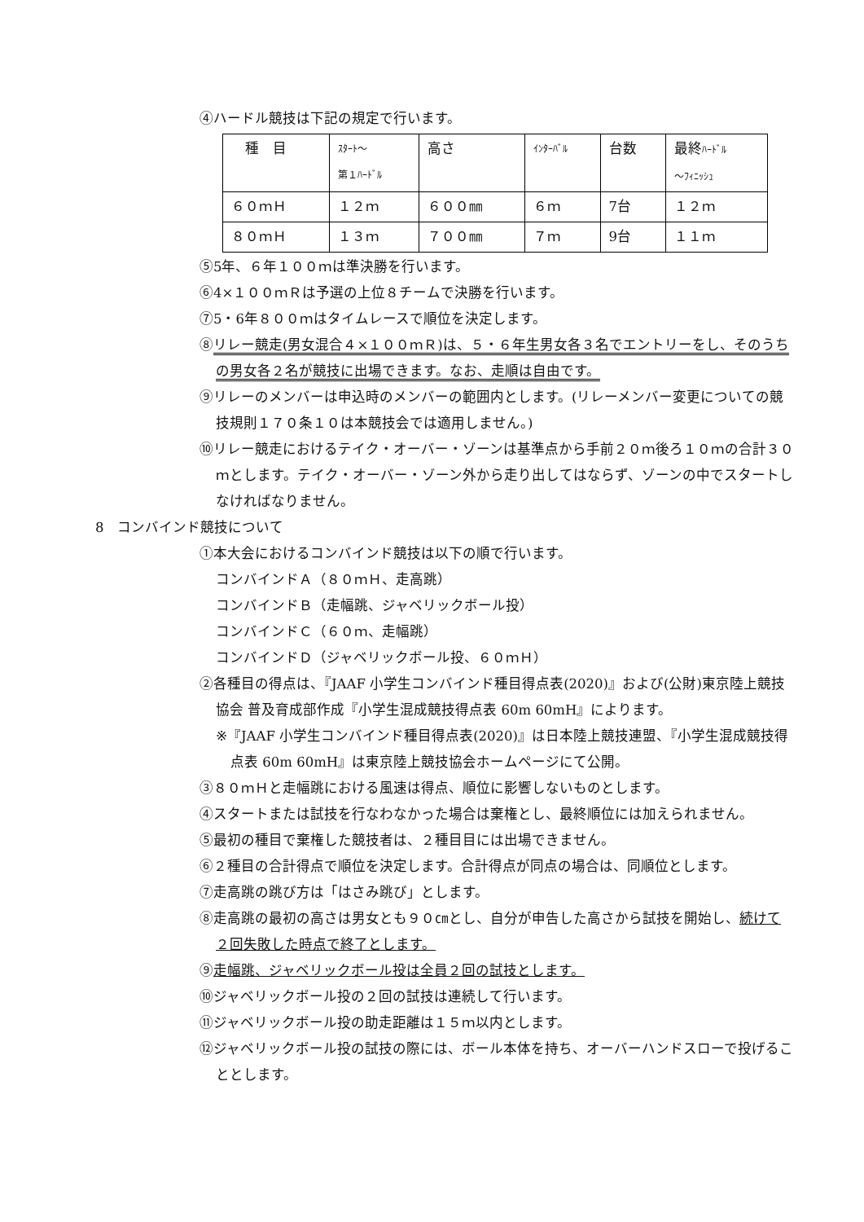④ハードル競技は下記の規定で行います。
| 種 目 | ｽﾀｰﾄ～ 第１ﾊｰﾄﾞﾙ | 高さ | ｲﾝﾀｰﾊﾞﾙ | 台数 | 最終 ﾊｰﾄﾞﾙ ～ﾌｨﾆｯｼｭ |
| ６０ｍＨ | １２ｍ | ６００㎜ | ６ｍ | 7台 | １２ｍ |
| ８０ｍＨ | １３ｍ | ７００㎜ | ７ｍ | 9台 | １１ｍ |
⑤5年、６年１００ｍは準決勝を行います。
⑥4×１００ｍＲは予選の上位８チームで決勝を行います。
⑦5・6年８００ｍはタイムレースで順位を決定します。
⑧リレー競走(男女混合４×１００ｍＲ)は、５・６年生男女各３名でエントリーをし、そのうちの男女各２名が競技に出場できます。なお、走順は自由です。
⑨リレーのメンバーは申込時のメンバーの範囲内とします。(リレーメンバー変更についての競技規則１７０条１０は本競技会では適用しません。)
⑩リレー競走におけるテイク・オーバー・ゾーンは基準点から手前２０ｍ後ろ１０ｍの合計３０ｍとします。テイク・オーバー・ゾーン外から走り出してはならず、ゾーンの中でスタートしなければなりません。
8　コンバインド競技について
①本大会におけるコンバインド競技は以下の順で行います。
コンバインドＡ（８０ｍＨ、走高跳）
コンバインドＢ（走幅跳、ジャベリックボール投）
コンバインドＣ（６０ｍ、走幅跳）
コンバインドＤ（ジャベリックボール投、６０ｍＨ）
②各種目の得点は、『JAAF 小学生コンバインド種目得点表(2020)』および(公財)東京陸上競技協会 普及育成部作成『小学生混成競技得点表 60m 60mH』によります。
※『JAAF 小学生コンバインド種目得点表(2020)』は日本陸上競技連盟、『小学生混成競技得点表 60m 60mH』は東京陸上競技協会ホームページにて公開。
③８０ｍＨと走幅跳における風速は得点、順位に影響しないものとします。
④スタートまたは試技を行なわなかった場合は棄権とし、最終順位には加えられません。
⑤最初の種目で棄権した競技者は、２種目目には出場できません。
⑥２種目の合計得点で順位を決定します。合計得点が同点の場合は、同順位とします。
⑦走高跳の跳び方は「はさみ跳び」とします。
⑧走高跳の最初の高さは男女とも９０㎝とし、自分が申告した高さから試技を開始し、続けて２回失敗した時点で終了とします。
⑨走幅跳、ジャベリックボール投は全員２回の試技とします。
⑩ジャベリックボール投の２回の試技は連続して行います。
⑪ジャベリックボール投の助走距離は１５ｍ以内とします。
⑫ジャベリックボール投の試技の際には、ボール本体を持ち、オーバーハンドスローで投げることとします。